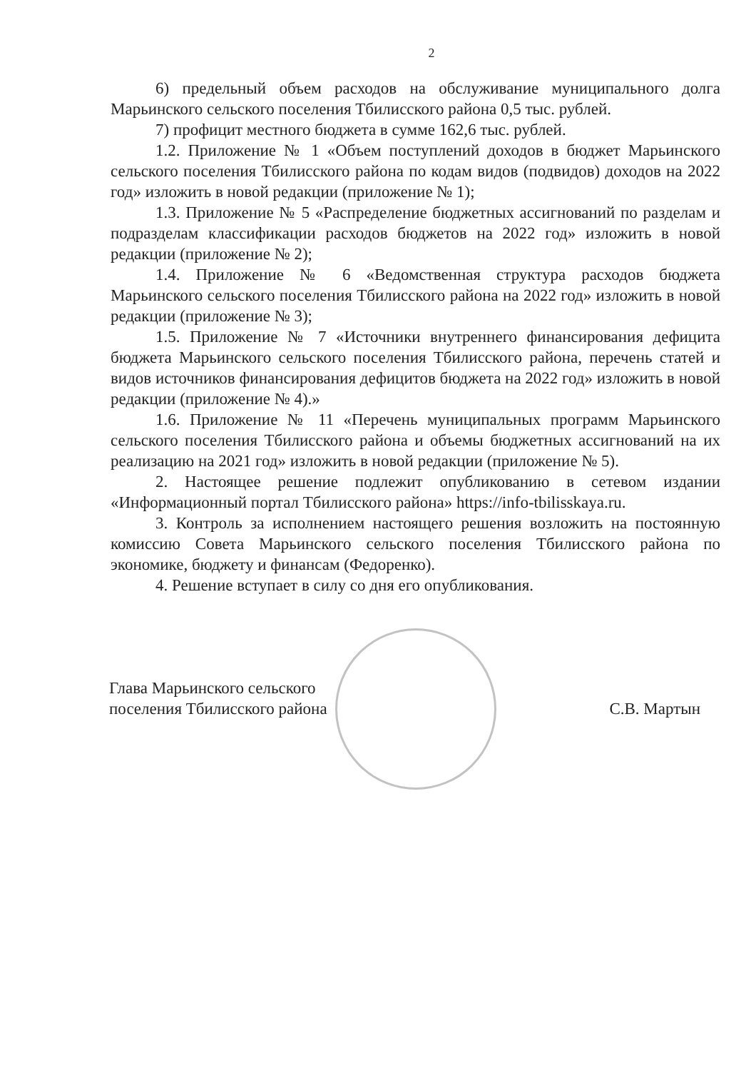2
6) предельный объем расходов на обслуживание муниципального долга Марьинского сельского поселения Тбилисского района 0,5 тыс. рублей.
7) профицит местного бюджета в сумме 162,6 тыс. рублей.
1.2. Приложение № 1 «Объем поступлений доходов в бюджет Марьинского сельского поселения Тбилисского района по кодам видов (подвидов) доходов на 2022 год» изложить в новой редакции (приложение № 1);
1.3. Приложение № 5 «Распределение бюджетных ассигнований по разделам и подразделам классификации расходов бюджетов на 2022 год» изложить в новой редакции (приложение № 2);
1.4. Приложение № 6 «Ведомственная структура расходов бюджета Марьинского сельского поселения Тбилисского района на 2022 год» изложить в новой редакции (приложение № 3);
1.5. Приложение № 7 «Источники внутреннего финансирования дефицита бюджета Марьинского сельского поселения Тбилисского района, перечень статей и видов источников финансирования дефицитов бюджета на 2022 год» изложить в новой редакции (приложение № 4).»
1.6. Приложение № 11 «Перечень муниципальных программ Марьинского сельского поселения Тбилисского района и объемы бюджетных ассигнований на их реализацию на 2021 год» изложить в новой редакции (приложение № 5).
2. Настоящее решение подлежит опубликованию в сетевом издании «Информационный портал Тбилисского района» https://info-tbilisskaya.ru.
3. Контроль за исполнением настоящего решения возложить на постоянную комиссию Совета Марьинского сельского поселения Тбилисского района по экономике, бюджету и финансам (Федоренко).
4. Решение вступает в силу со дня его опубликования.
Глава Марьинского сельского
поселения Тбилисского района
С.В. Мартын